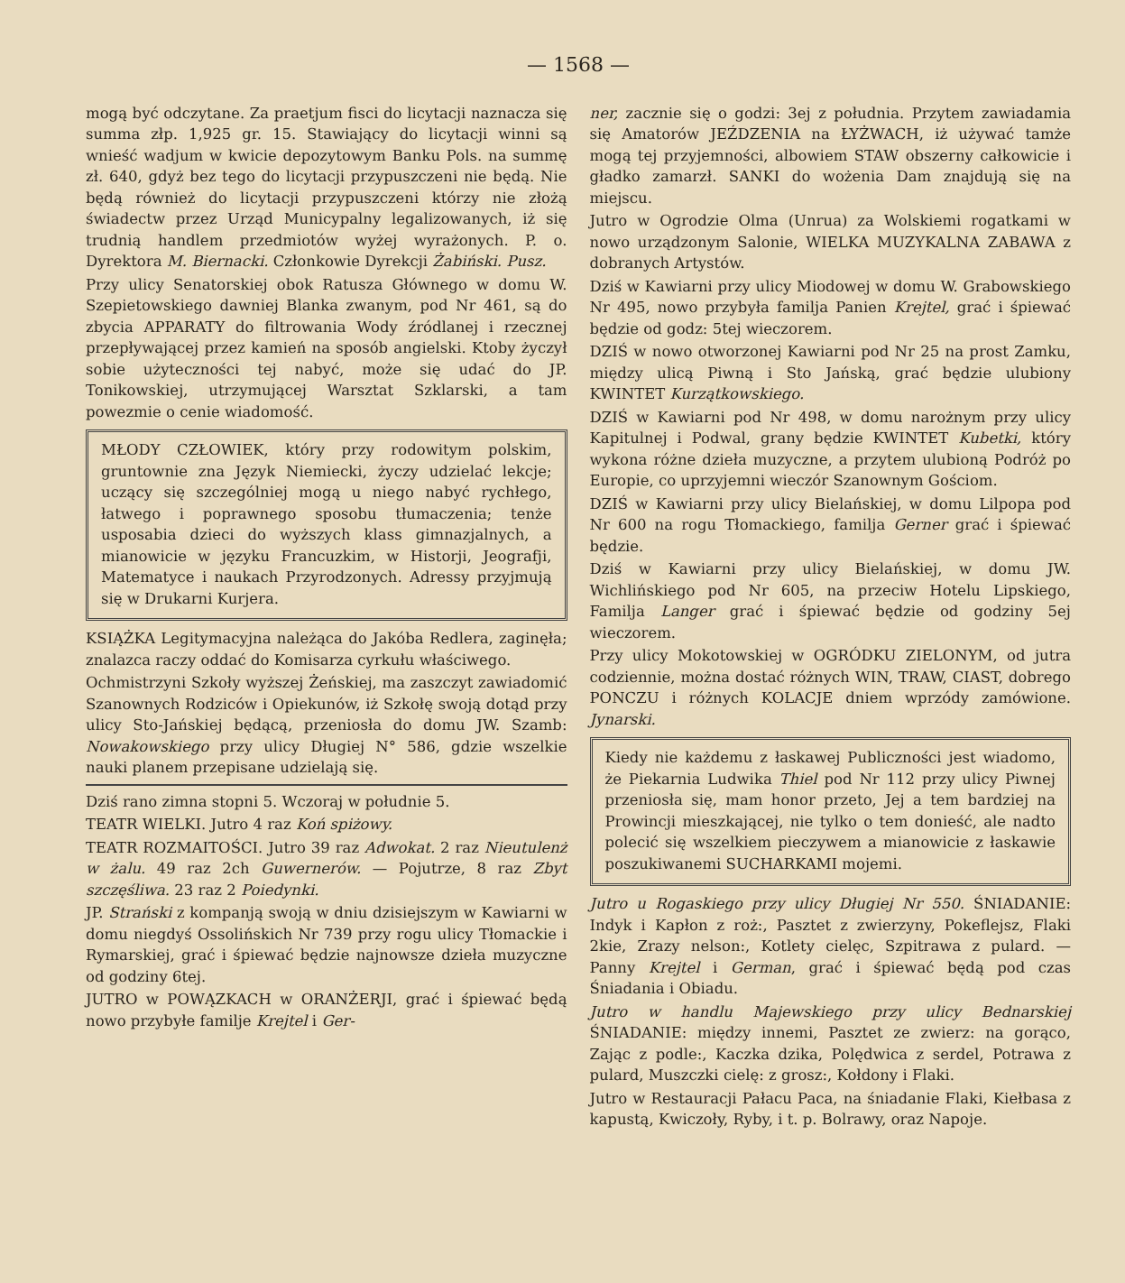— 1568 —
mogą być odczytane. Za praetjum fisci do licytacji naznacza się summa złp. 1,925 gr. 15. Stawiający do licytacji winni są wnieść wadjum w kwicie depozytowym Banku Pols. na summę zł. 640, gdyż bez tego do licytacji przypuszczeni nie będą. Nie będą również do licytacji przypuszczeni którzy nie złożą świadectw przez Urząd Municypalny legalizowanych, iż się trudnią handlem przedmiotów wyżej wyrażonych. P. o. Dyrektora M. Biernacki. Członkowie Dyrekcji Żabiński. Pusz.
Przy ulicy Senatorskiej obok Ratusza Głównego w domu W. Szepietowskiego dawniej Blanka zwanym, pod Nr 461, są do zbycia APPARATY do filtrowania Wody źródlanej i rzecznej przepływającej przez kamień na sposób angielski. Ktoby życzył sobie użyteczności tej nabyć, może się udać do JP. Tonikowskiej, utrzymującej Warsztat Szklarski, a tam powezmie o cenie wiadomość.
MŁODY CZŁOWIEK, który przy rodowitym polskim, gruntownie zna Język Niemiecki, życzy udzielać lekcje; uczący się szczególniej mogą u niego nabyć rychłego, łatwego i poprawnego sposobu tłumaczenia; tenże usposabia dzieci do wyższych klass gimnazjalnych, a mianowicie w języku Francuzkim, w Historji, Jeografji, Matematyce i naukach Przyrodzonych. Adressy przyjmują się w Drukarni Kurjera.
KSIĄŻKA Legitymacyjna należąca do Jakóba Redlera, zaginęła; znalazca raczy oddać do Komisarza cyrkułu właściwego.
Ochmistrzyni Szkoły wyższej Żeńskiej, ma zaszczyt zawiadomić Szanownych Rodziców i Opiekunów, iż Szkołę swoją dotąd przy ulicy Sto-Jańskiej będącą, przeniosła do domu JW. Szamb: Nowakowskiego przy ulicy Długiej N° 586, gdzie wszelkie nauki planem przepisane udzielają się.
Dziś rano zimna stopni 5. Wczoraj w południe 5.
TEATR WIELKI. Jutro 4 raz Koń spiżowy.
TEATR ROZMAITOŚCI. Jutro 39 raz Adwokat. 2 raz Nieutulenż w żalu. 49 raz 2ch Guwernerów. — Pojutrze, 8 raz Zbyt szczęśliwa. 23 raz 2 Poiedynki.
JP. Strański z kompanją swoją w dniu dzisiejszym w Kawiarni w domu niegdyś Ossolińskich Nr 739 przy rogu ulicy Tłomackie i Rymarskiej, grać i śpiewać będzie najnowsze dzieła muzyczne od godziny 6tej.
JUTRO w POWĄZKACH w ORANŻERJI, grać i śpiewać będą nowo przybyłe familje Krejtel i Ger-
ner, zacznie się o godzi: 3ej z południa. Przytem zawiadamia się Amatorów JEŹDZENIA na ŁYŻWACH, iż używać tamże mogą tej przyjemności, albowiem STAW obszerny całkowicie i gładko zamarzł. SANKI do wożenia Dam znajdują się na miejscu.
Jutro w Ogrodzie Olma (Unrua) za Wolskiemi rogatkami w nowo urządzonym Salonie, WIELKA MUZYKALNA ZABAWA z dobranych Artystów.
Dziś w Kawiarni przy ulicy Miodowej w domu W. Grabowskiego Nr 495, nowo przybyła familja Panien Krejtel, grać i śpiewać będzie od godz: 5tej wieczorem.
DZIŚ w nowo otworzonej Kawiarni pod Nr 25 na prost Zamku, między ulicą Piwną i Sto Jańską, grać będzie ulubiony KWINTET Kurzątkowskiego.
DZIŚ w Kawiarni pod Nr 498, w domu narożnym przy ulicy Kapitulnej i Podwal, grany będzie KWINTET Kubetki, który wykona różne dzieła muzyczne, a przytem ulubioną Podróż po Europie, co uprzyjemni wieczór Szanownym Gościom.
DZIŚ w Kawiarni przy ulicy Bielańskiej, w domu Lilpopa pod Nr 600 na rogu Tłomackiego, familja Gerner grać i śpiewać będzie.
Dziś w Kawiarni przy ulicy Bielańskiej, w domu JW. Wichlińskiego pod Nr 605, na przeciw Hotelu Lipskiego, Familja Langer grać i śpiewać będzie od godziny 5ej wieczorem.
Przy ulicy Mokotowskiej w OGRÓDKU ZIELONYM, od jutra codziennie, można dostać różnych WIN, TRAW, CIAST, dobrego PONCZU i różnych KOLACJE dniem wprzódy zamówione. Jynarski.
Kiedy nie każdemu z łaskawej Publiczności jest wiadomo, że Piekarnia Ludwika Thiel pod Nr 112 przy ulicy Piwnej przeniosła się, mam honor przeto, Jej a tem bardziej na Prowincji mieszkającej, nie tylko o tem donieść, ale nadto polecić się wszelkiem pieczywem a mianowicie z łaskawie poszukiwanemi SUCHARKAMI mojemi.
Jutro u Rogaskiego przy ulicy Długiej Nr 550. ŚNIADANIE: Indyk i Kapłon z roż:, Pasztet z zwierzyny, Pokeflejsz, Flaki 2kie, Zrazy nelson:, Kotlety cielęc, Szpitrawa z pulard. — Panny Krejtel i German, grać i śpiewać będą pod czas Śniadania i Obiadu.
Jutro w handlu Majewskiego przy ulicy Bednarskiej ŚNIADANIE: między innemi, Pasztet ze zwierz: na gorąco, Zając z podle:, Kaczka dzika, Polędwica z serdel, Potrawa z pulard, Muszczki cielę: z grosz:, Kołdony i Flaki.
Jutro w Restauracji Pałacu Paca, na śniadanie Flaki, Kiełbasa z kapustą, Kwiczoły, Ryby, i t. p. Bolrawy, oraz Napoje.